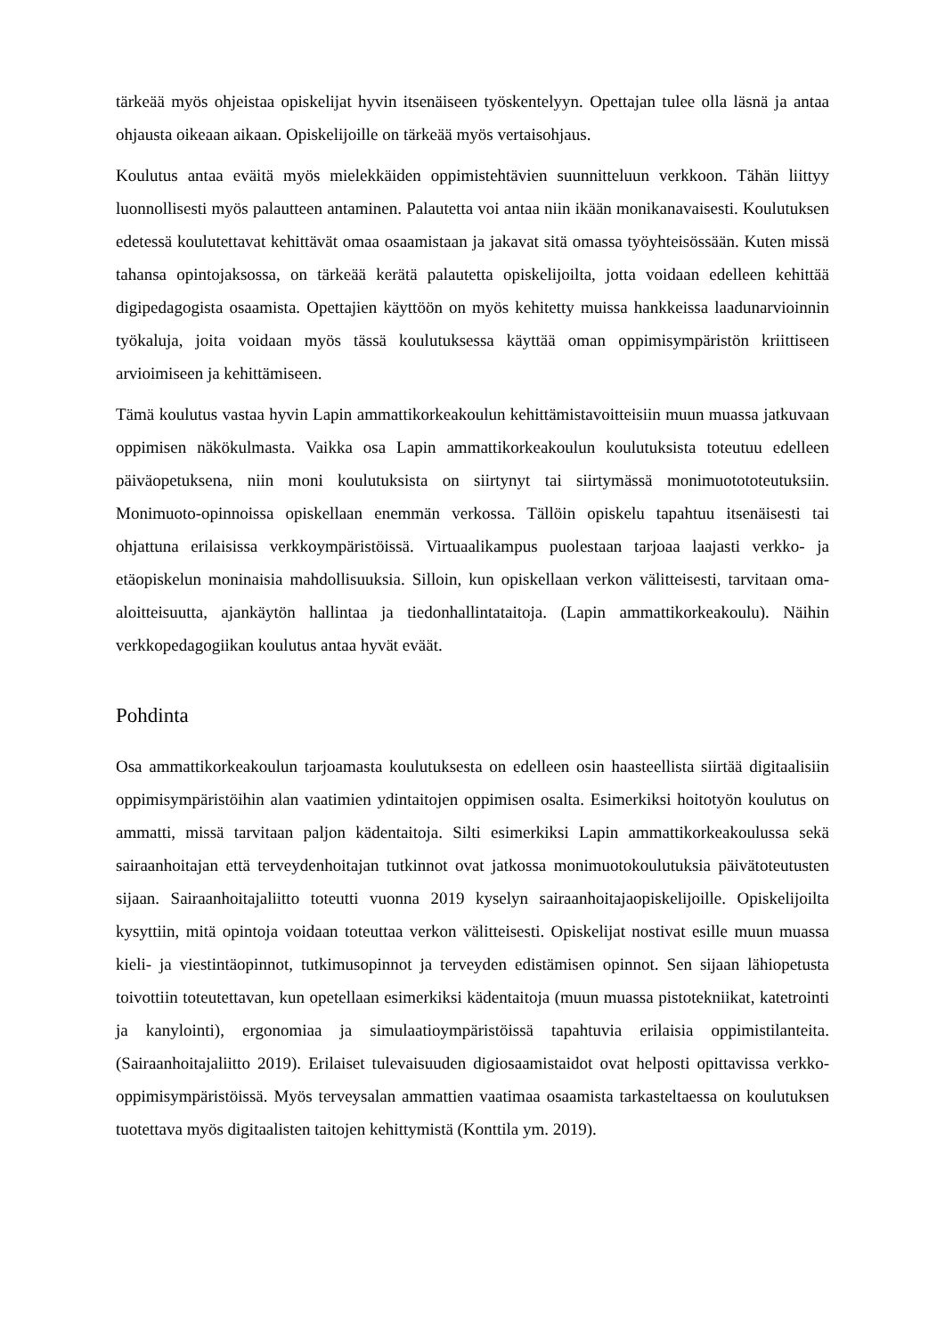tärkeää myös ohjeistaa opiskelijat hyvin itsenäiseen työskentelyyn. Opettajan tulee olla läsnä ja antaa ohjausta oikeaan aikaan. Opiskelijoille on tärkeää myös vertaisohjaus.
Koulutus antaa eväitä myös mielekkäiden oppimistehtävien suunnitteluun verkkoon. Tähän liittyy luonnollisesti myös palautteen antaminen. Palautetta voi antaa niin ikään monikanavaisesti. Koulutuksen edetessä koulutettavat kehittävät omaa osaamistaan ja jakavat sitä omassa työyhteisössään. Kuten missä tahansa opintojaksossa, on tärkeää kerätä palautetta opiskelijoilta, jotta voidaan edelleen kehittää digipedagogista osaamista. Opettajien käyttöön on myös kehitetty muissa hankkeissa laadunarvioinnin työkaluja, joita voidaan myös tässä koulutuksessa käyttää oman oppimisympäristön kriittiseen arvioimiseen ja kehittämiseen.
Tämä koulutus vastaa hyvin Lapin ammattikorkeakoulun kehittämistavoitteisiin muun muassa jatkuvaan oppimisen näkökulmasta. Vaikka osa Lapin ammattikorkeakoulun koulutuksista toteutuu edelleen päiväopetuksena, niin moni koulutuksista on siirtynyt tai siirtymässä monimuotototeutuksiin. Monimuoto-opinnoissa opiskellaan enemmän verkossa. Tällöin opiskelu tapahtuu itsenäisesti tai ohjattuna erilaisissa verkkoympäristöissä. Virtuaalikampus puolestaan tarjoaa laajasti verkko- ja etäopiskelun moninaisia mahdollisuuksia. Silloin, kun opiskellaan verkon välitteisesti, tarvitaan oma-aloitteisuutta, ajankäytön hallintaa ja tiedonhallintataitoja. (Lapin ammattikorkeakoulu). Näihin verkkopedagogiikan koulutus antaa hyvät eväät.
Pohdinta
Osa ammattikorkeakoulun tarjoamasta koulutuksesta on edelleen osin haasteellista siirtää digitaalisiin oppimisympäristöihin alan vaatimien ydintaitojen oppimisen osalta. Esimerkiksi hoitotyön koulutus on ammatti, missä tarvitaan paljon kädentaitoja. Silti esimerkiksi Lapin ammattikorkeakoulussa sekä sairaanhoitajan että terveydenhoitajan tutkinnot ovat jatkossa monimuotokoulutuksia päivätoteutusten sijaan. Sairaanhoitajaliitto toteutti vuonna 2019 kyselyn sairaanhoitajaopiskelijoille. Opiskelijoilta kysyttiin, mitä opintoja voidaan toteuttaa verkon välitteisesti. Opiskelijat nostivat esille muun muassa kieli- ja viestintäopinnot, tutkimusopinnot ja terveyden edistämisen opinnot. Sen sijaan lähiopetusta toivottiin toteutettavan, kun opetellaan esimerkiksi kädentaitoja (muun muassa pistotekniikat, katetrointi ja kanylointi), ergonomiaa ja simulaatioympäristöissä tapahtuvia erilaisia oppimistilanteita. (Sairaanhoitajaliitto 2019). Erilaiset tulevaisuuden digiosaamistaidot ovat helposti opittavissa verkko-oppimisympäristöissä. Myös terveysalan ammattien vaatimaa osaamista tarkasteltaessa on koulutuksen tuotettava myös digitaalisten taitojen kehittymistä (Konttila ym. 2019).